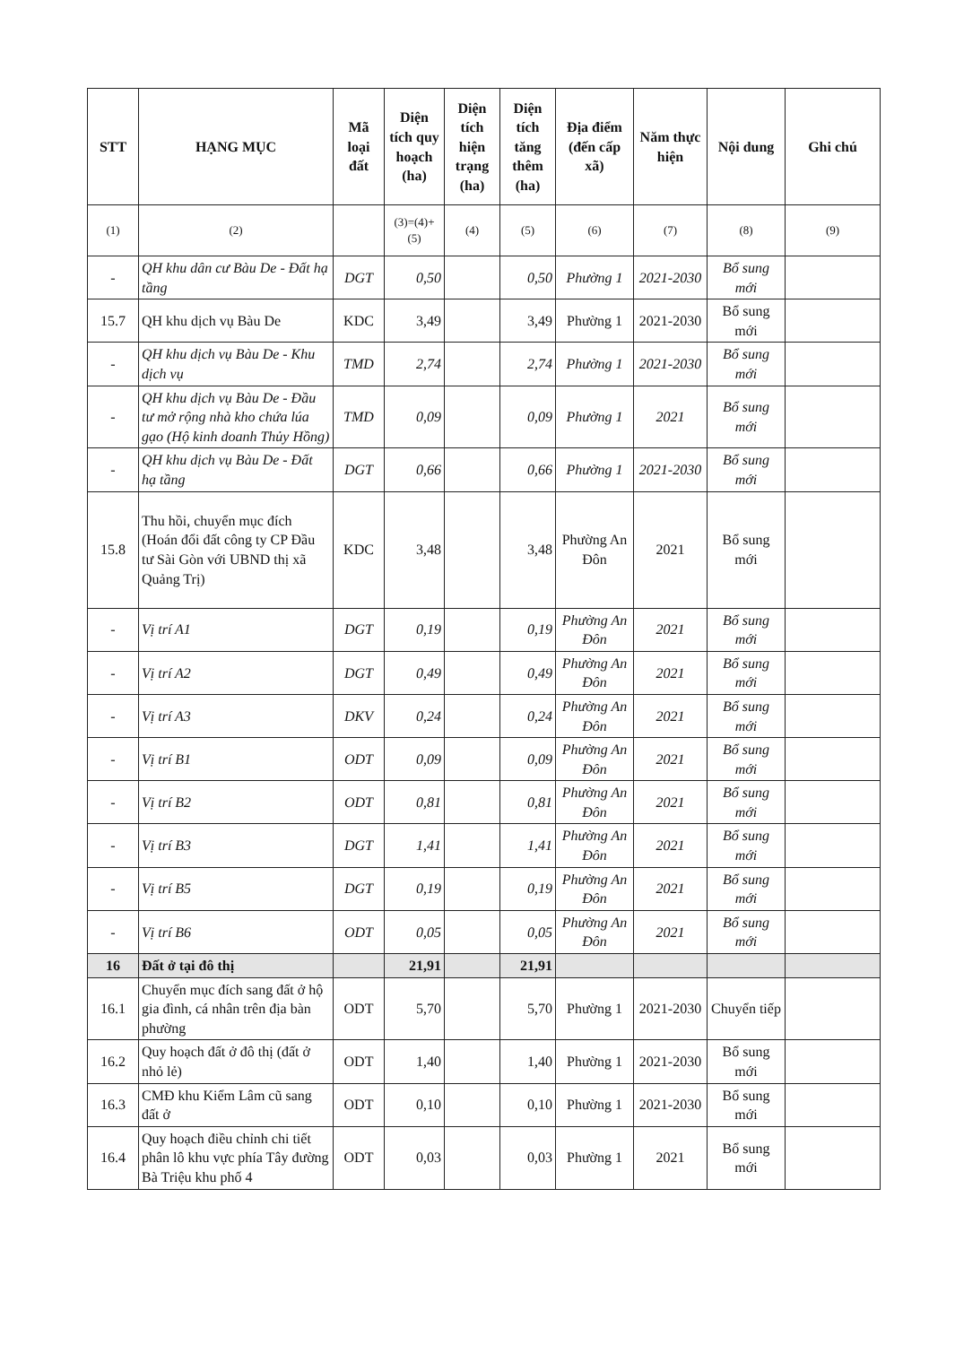| STT | HẠNG MỤC | Mã loại đất | Diện tích quy hoạch (ha) | Diện tích hiện trạng (ha) | Diện tích tăng thêm (ha) | Địa điểm (đến cấp xã) | Năm thực hiện | Nội dung | Ghi chú |
| --- | --- | --- | --- | --- | --- | --- | --- | --- | --- |
| (1) | (2) | | (3)=(4)+(5) | (4) | (5) | (6) | (7) | (8) | (9) |
| - | QH khu dân cư Bàu De - Đất hạ tầng | DGT | 0,50 | | 0,50 | Phường 1 | 2021-2030 | Bổ sung mới | |
| 15.7 | QH khu dịch vụ Bàu De | KDC | 3,49 | | 3,49 | Phường 1 | 2021-2030 | Bổ sung mới | |
| - | QH khu dịch vụ Bàu De - Khu dịch vụ | TMD | 2,74 | | 2,74 | Phường 1 | 2021-2030 | Bổ sung mới | |
| - | QH khu dịch vụ Bàu De - Đầu tư mở rộng nhà kho chứa lúa gạo (Hộ kinh doanh Thủy Hồng) | TMD | 0,09 | | 0,09 | Phường 1 | 2021 | Bổ sung mới | |
| - | QH khu dịch vụ Bàu De - Đất hạ tầng | DGT | 0,66 | | 0,66 | Phường 1 | 2021-2030 | Bổ sung mới | |
| 15.8 | Thu hồi, chuyển mục đích (Hoán đổi đất công ty CP Đầu tư Sài Gòn với UBND thị xã Quảng Trị) | KDC | 3,48 | | 3,48 | Phường An Đôn | 2021 | Bổ sung mới | |
| - | Vị trí A1 | DGT | 0,19 | | 0,19 | Phường An Đôn | 2021 | Bổ sung mới | |
| - | Vị trí A2 | DGT | 0,49 | | 0,49 | Phường An Đôn | 2021 | Bổ sung mới | |
| - | Vị trí A3 | DKV | 0,24 | | 0,24 | Phường An Đôn | 2021 | Bổ sung mới | |
| - | Vị trí B1 | ODT | 0,09 | | 0,09 | Phường An Đôn | 2021 | Bổ sung mới | |
| - | Vị trí B2 | ODT | 0,81 | | 0,81 | Phường An Đôn | 2021 | Bổ sung mới | |
| - | Vị trí B3 | DGT | 1,41 | | 1,41 | Phường An Đôn | 2021 | Bổ sung mới | |
| - | Vị trí B5 | DGT | 0,19 | | 0,19 | Phường An Đôn | 2021 | Bổ sung mới | |
| - | Vị trí B6 | ODT | 0,05 | | 0,05 | Phường An Đôn | 2021 | Bổ sung mới | |
| 16 | Đất ở tại đô thị | | 21,91 | | 21,91 | | | | |
| 16.1 | Chuyển mục đích sang đất ở hộ gia đình, cá nhân trên địa bàn phường | ODT | 5,70 | | 5,70 | Phường 1 | 2021-2030 | Chuyển tiếp | |
| 16.2 | Quy hoạch đất ở đô thị (đất ở nhỏ lẻ) | ODT | 1,40 | | 1,40 | Phường 1 | 2021-2030 | Bổ sung mới | |
| 16.3 | CMĐ khu Kiểm Lâm cũ sang đất ở | ODT | 0,10 | | 0,10 | Phường 1 | 2021-2030 | Bổ sung mới | |
| 16.4 | Quy hoạch điều chỉnh chi tiết phân lô khu vực phía Tây đường Bà Triệu khu phố 4 | ODT | 0,03 | | 0,03 | Phường 1 | 2021 | Bổ sung mới | |